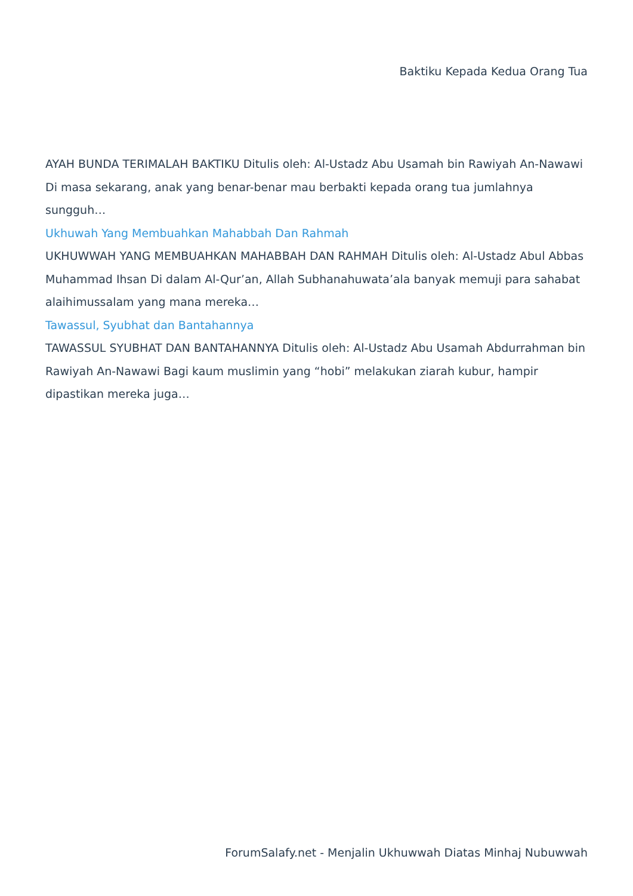Baktiku Kepada Kedua Orang Tua
AYAH BUNDA TERIMALAH BAKTIKU Ditulis oleh: Al-Ustadz Abu Usamah bin Rawiyah An-Nawawi Di masa sekarang, anak yang benar-benar mau berbakti kepada orang tua jumlahnya sungguh…
Ukhuwah Yang Membuahkan Mahabbah Dan Rahmah
UKHUWWAH YANG MEMBUAHKAN MAHABBAH DAN RAHMAH Ditulis oleh: Al-Ustadz Abul Abbas Muhammad Ihsan Di dalam Al-Qur’an, Allah Subhanahuwata’ala banyak memuji para sahabat alaihimussalam yang mana mereka…
Tawassul, Syubhat dan Bantahannya
TAWASSUL SYUBHAT DAN BANTAHANNYA Ditulis oleh: Al-Ustadz Abu Usamah Abdurrahman bin Rawiyah An-Nawawi Bagi kaum muslimin yang “hobi” melakukan ziarah kubur, hampir dipastikan mereka juga…
ForumSalafy.net - Menjalin Ukhuwwah Diatas Minhaj Nubuwwah